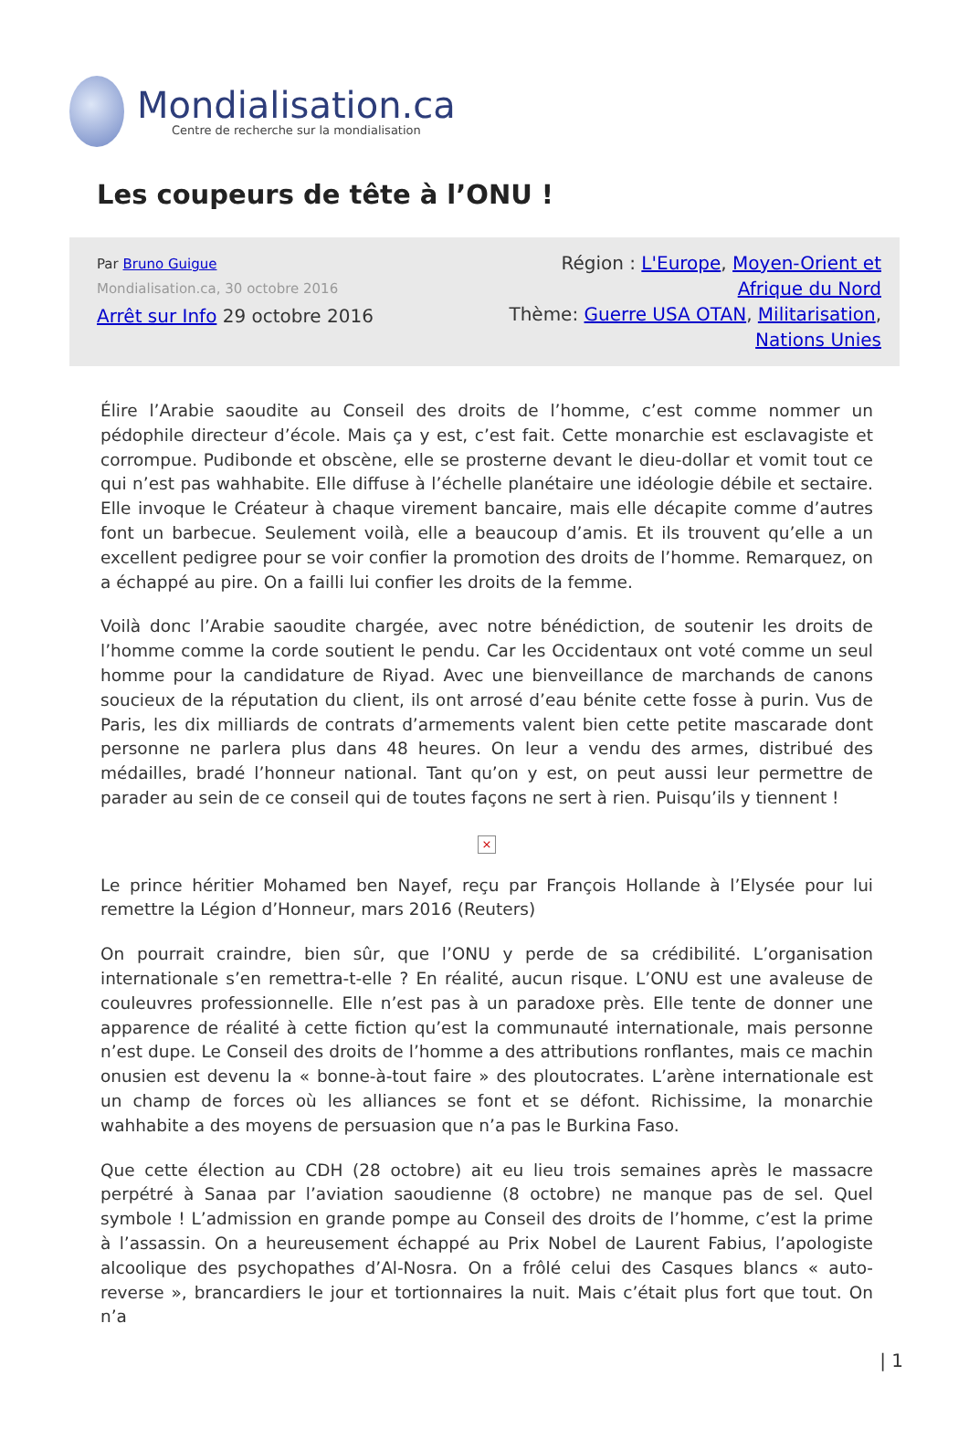Mondialisation.ca
Centre de recherche sur la mondialisation
Les coupeurs de tête à l’ONU !
Par Bruno Guigue
Mondialisation.ca, 30 octobre 2016
Arrêt sur Info 29 octobre 2016
Région : L'Europe, Moyen-Orient et Afrique du Nord
Thème: Guerre USA OTAN, Militarisation, Nations Unies
Élire l’Arabie saoudite au Conseil des droits de l’homme, c’est comme nommer un pédophile directeur d’école. Mais ça y est, c’est fait. Cette monarchie est esclavagiste et corrompue. Pudibonde et obscène, elle se prosterne devant le dieu-dollar et vomit tout ce qui n’est pas wahhabite. Elle diffuse à l’échelle planétaire une idéologie débile et sectaire. Elle invoque le Créateur à chaque virement bancaire, mais elle décapite comme d’autres font un barbecue. Seulement voilà, elle a beaucoup d’amis. Et ils trouvent qu’elle a un excellent pedigree pour se voir confier la promotion des droits de l’homme. Remarquez, on a échappé au pire. On a failli lui confier les droits de la femme.
Voilà donc l’Arabie saoudite chargée, avec notre bénédiction, de soutenir les droits de l’homme comme la corde soutient le pendu. Car les Occidentaux ont voté comme un seul homme pour la candidature de Riyad. Avec une bienveillance de marchands de canons soucieux de la réputation du client, ils ont arrosé d’eau bénite cette fosse à purin. Vus de Paris, les dix milliards de contrats d’armements valent bien cette petite mascarade dont personne ne parlera plus dans 48 heures. On leur a vendu des armes, distribué des médailles, bradé l’honneur national. Tant qu’on y est, on peut aussi leur permettre de parader au sein de ce conseil qui de toutes façons ne sert à rien. Puisqu’ils y tiennent !
×
Le prince héritier Mohamed ben Nayef, reçu par François Hollande à l’Elysée pour lui remettre la Légion d’Honneur, mars 2016 (Reuters)
On pourrait craindre, bien sûr, que l’ONU y perde de sa crédibilité. L’organisation internationale s’en remettra-t-elle ? En réalité, aucun risque. L’ONU est une avaleuse de couleuvres professionnelle. Elle n’est pas à un paradoxe près. Elle tente de donner une apparence de réalité à cette fiction qu’est la communauté internationale, mais personne n’est dupe. Le Conseil des droits de l’homme a des attributions ronflantes, mais ce machin onusien est devenu la « bonne-à-tout faire » des ploutocrates. L’arène internationale est un champ de forces où les alliances se font et se défont. Richissime, la monarchie wahhabite a des moyens de persuasion que n’a pas le Burkina Faso.
Que cette élection au CDH (28 octobre) ait eu lieu trois semaines après le massacre perpétré à Sanaa par l’aviation saoudienne (8 octobre) ne manque pas de sel. Quel symbole ! L’admission en grande pompe au Conseil des droits de l’homme, c’est la prime à l’assassin. On a heureusement échappé au Prix Nobel de Laurent Fabius, l’apologiste alcoolique des psychopathes d’Al-Nosra. On a frôlé celui des Casques blancs « auto-reverse », brancardiers le jour et tortionnaires la nuit. Mais c’était plus fort que tout. On n’a
| 1